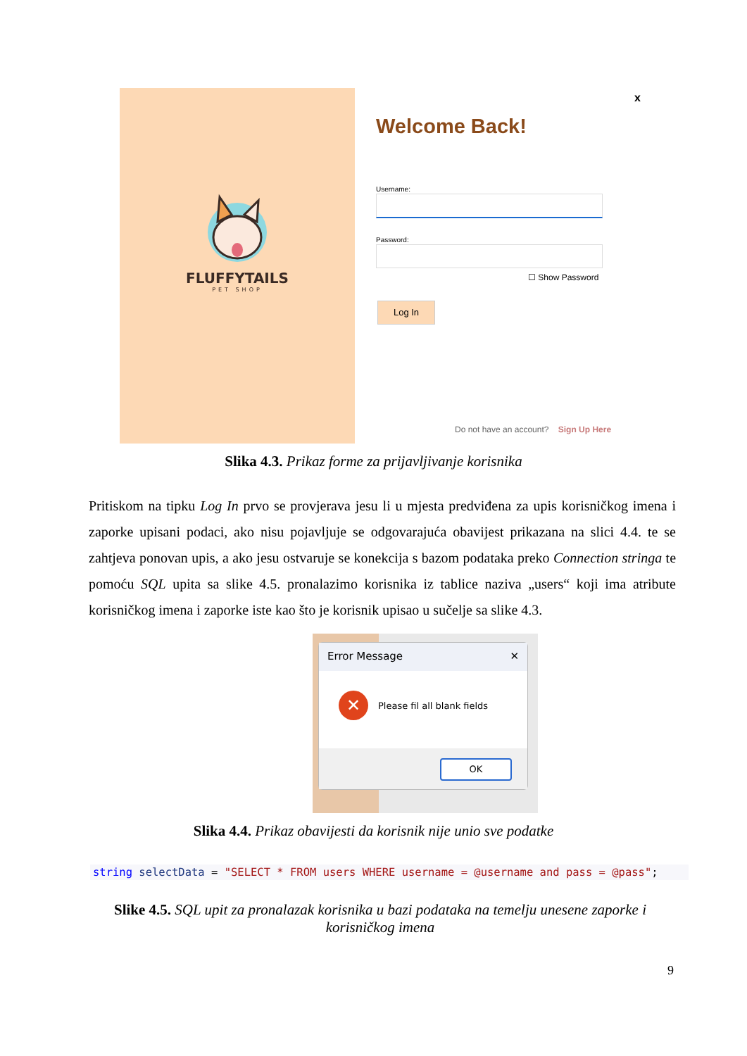FLUFFYTAILS
PET SHOP
x
Welcome Back!
Username:
Password:
☐ Show Password
Log In
Do not have an account? Sign Up Here
Slika 4.3. Prikaz forme za prijavljivanje korisnika
Pritiskom na tipku Log In prvo se provjerava jesu li u mjesta predviđena za upis korisničkog imena i zaporke upisani podaci, ako nisu pojavljuje se odgovarajuća obavijest prikazana na slici 4.4. te se zahtjeva ponovan upis, a ako jesu ostvaruje se konekcija s bazom podataka preko Connection stringa te pomoću SQL upita sa slike 4.5. pronalazimo korisnika iz tablice naziva „users“ koji ima atribute korisničkog imena i zaporke iste kao što je korisnik upisao u sučelje sa slike 4.3.
Error Message ✕
✕
Please fil all blank fields
OK
Slika 4.4. Prikaz obavijesti da korisnik nije unio sve podatke
string selectData = "SELECT * FROM users WHERE username = @username and pass = @pass";
Slike 4.5. SQL upit za pronalazak korisnika u bazi podataka na temelju unesene zaporke i korisničkog imena
9